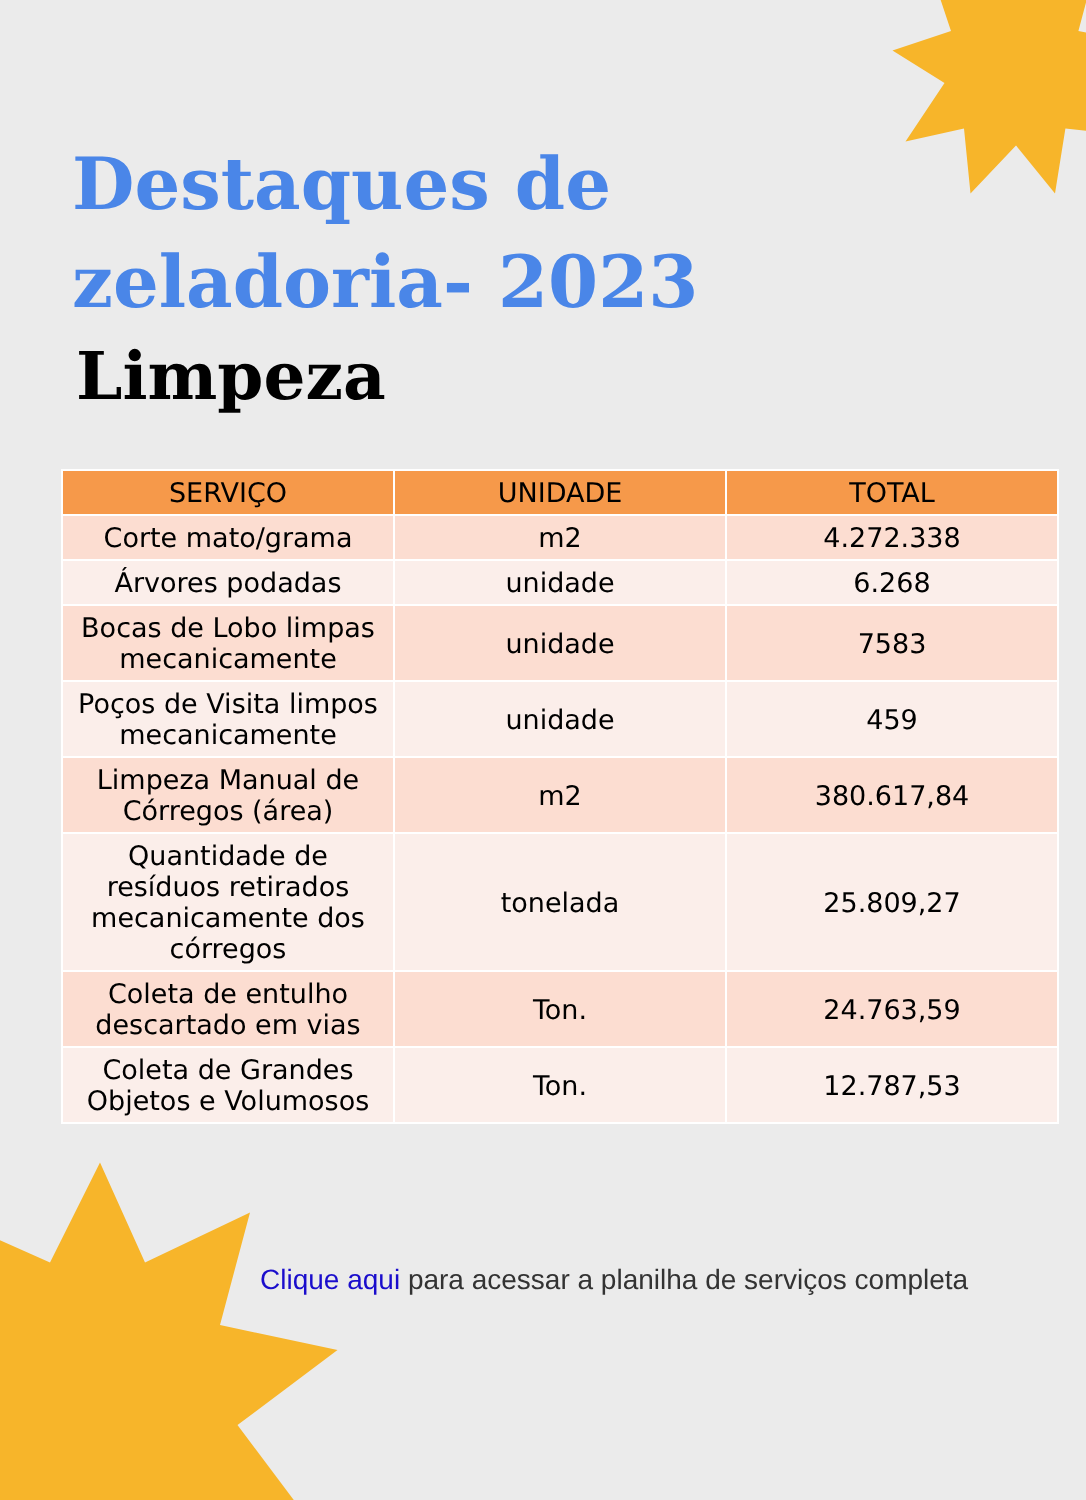Destaques de
zeladoria- 2023
Limpeza
| SERVIÇO | UNIDADE | TOTAL |
| --- | --- | --- |
| Corte mato/grama | m2 | 4.272.338 |
| Árvores podadas | unidade | 6.268 |
| Bocas de Lobo limpas mecanicamente | unidade | 7583 |
| Poços de Visita limpos mecanicamente | unidade | 459 |
| Limpeza Manual de Córregos (área) | m2 | 380.617,84 |
| Quantidade de resíduos retirados mecanicamente dos córregos | tonelada | 25.809,27 |
| Coleta de entulho descartado em vias | Ton. | 24.763,59 |
| Coleta de Grandes Objetos e Volumosos | Ton. | 12.787,53 |
Clique aqui para acessar a planilha de serviços completa